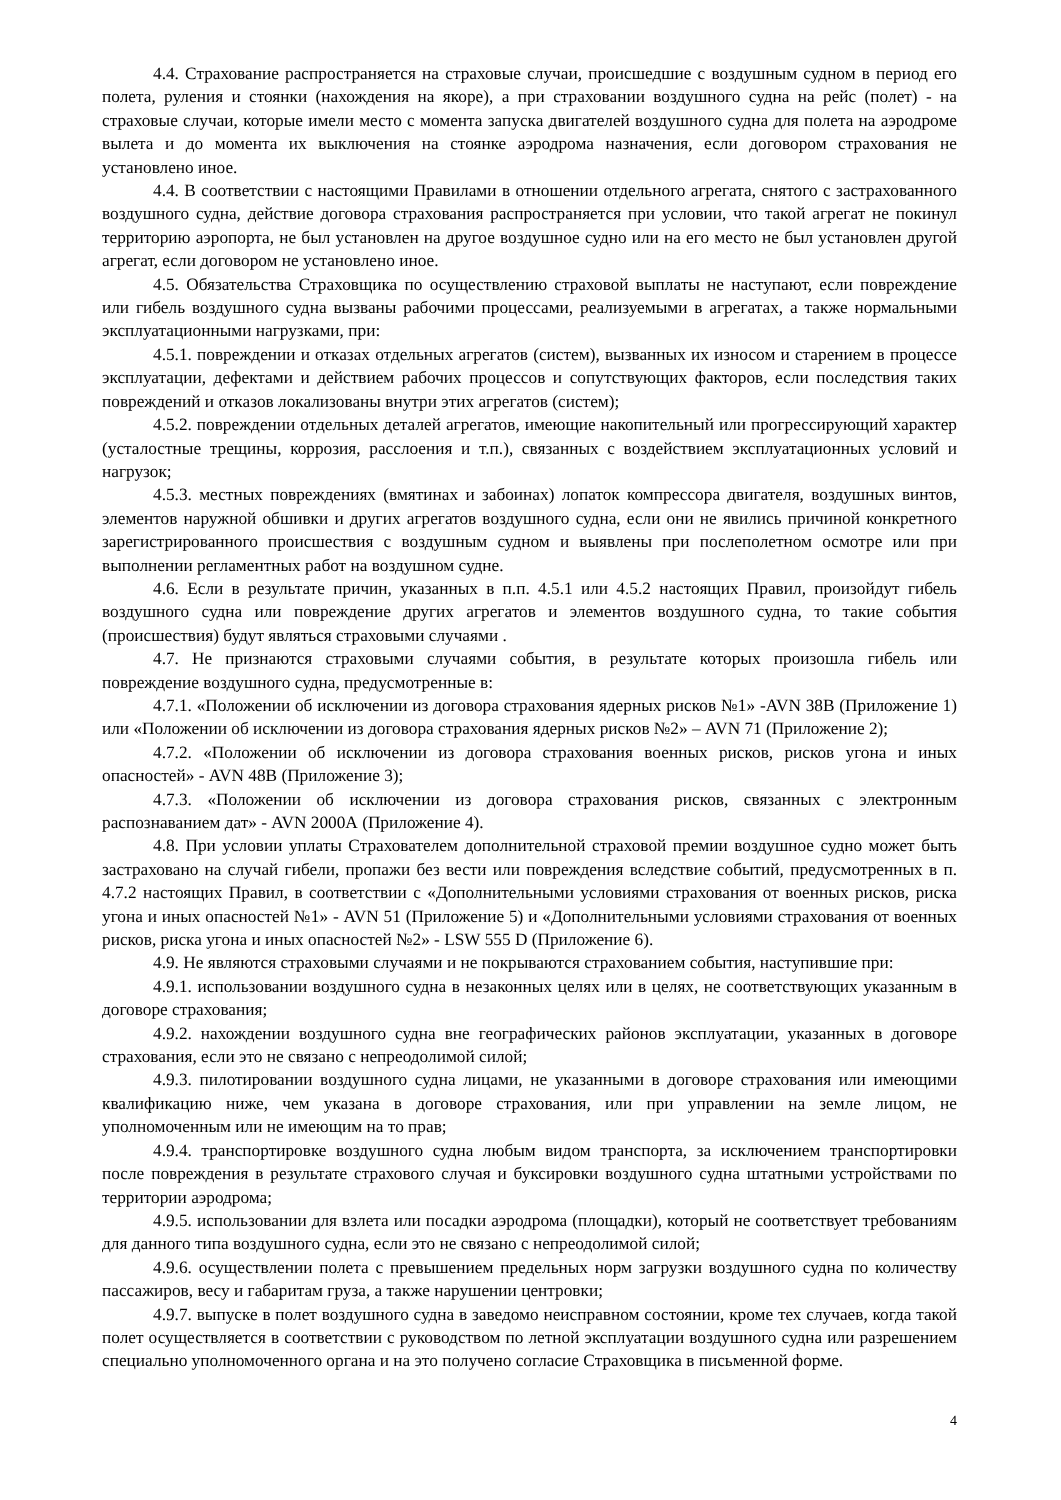4.4. Страхование распространяется на страховые случаи, происшедшие с воздушным судном в период его полета, руления и стоянки (нахождения на якоре), а при страховании воздушного судна на рейс (полет) - на страховые случаи, которые имели место с момента запуска двигателей воздушного судна для полета на аэродроме вылета и до момента их выключения на стоянке аэродрома назначения, если договором страхования не установлено иное.
4.4. В соответствии с настоящими Правилами в отношении отдельного агрегата, снятого с застрахованного воздушного судна, действие договора страхования распространяется при условии, что такой агрегат не покинул территорию аэропорта, не был установлен на другое воздушное судно или на его место не был установлен другой агрегат, если договором не установлено иное.
4.5. Обязательства Страховщика по осуществлению страховой выплаты не наступают, если повреждение или гибель воздушного судна вызваны рабочими процессами, реализуемыми в агрегатах, а также нормальными эксплуатационными нагрузками, при:
4.5.1. повреждении и отказах отдельных агрегатов (систем), вызванных их износом и старением в процессе эксплуатации, дефектами и действием рабочих процессов и сопутствующих факторов, если последствия таких повреждений и отказов локализованы внутри этих агрегатов (систем);
4.5.2. повреждении отдельных деталей агрегатов, имеющие накопительный или прогрессирующий характер (усталостные трещины, коррозия, расслоения и т.п.), связанных с воздействием эксплуатационных условий и нагрузок;
4.5.3. местных повреждениях (вмятинах и забоинах) лопаток компрессора двигателя, воздушных винтов, элементов наружной обшивки и других агрегатов воздушного судна, если они не явились причиной конкретного зарегистрированного происшествия с воздушным судном и выявлены при послеполетном осмотре или при выполнении регламентных работ на воздушном судне.
4.6. Если в результате причин, указанных в п.п. 4.5.1 или 4.5.2 настоящих Правил, произойдут гибель воздушного судна или повреждение других агрегатов и элементов воздушного судна, то такие события (происшествия) будут являться страховыми случаями .
4.7. Не признаются страховыми случаями события, в результате которых произошла гибель или повреждение воздушного судна, предусмотренные в:
4.7.1. «Положении об исключении из договора страхования ядерных рисков №1» -AVN 38В (Приложение 1) или «Положении об исключении из договора страхования ядерных рисков №2» – AVN 71 (Приложение 2);
4.7.2. «Положении об исключении из договора страхования военных рисков, рисков угона и иных опасностей» - AVN 48В (Приложение 3);
4.7.3. «Положении об исключении из договора страхования рисков, связанных с электронным распознаванием дат» - AVN 2000А (Приложение 4).
4.8. При условии уплаты Страхователем дополнительной страховой премии воздушное судно может быть застраховано на случай гибели, пропажи без вести или повреждения вследствие событий, предусмотренных в п. 4.7.2 настоящих Правил, в соответствии с «Дополнительными условиями страхования от военных рисков, риска угона и иных опасностей №1» - AVN 51 (Приложение 5) и «Дополнительными условиями страхования от военных рисков, риска угона и иных опасностей №2» - LSW 555 D (Приложение 6).
4.9. Не являются страховыми случаями и не покрываются страхованием события, наступившие при:
4.9.1. использовании воздушного судна в незаконных целях или в целях, не соответствующих указанным в договоре страхования;
4.9.2. нахождении воздушного судна вне географических районов эксплуатации, указанных в договоре страхования, если это не связано с непреодолимой силой;
4.9.3. пилотировании воздушного судна лицами, не указанными в договоре страхования или имеющими квалификацию ниже, чем указана в договоре страхования, или при управлении на земле лицом, не уполномоченным или не имеющим на то прав;
4.9.4. транспортировке воздушного судна любым видом транспорта, за исключением транспортировки после повреждения в результате страхового случая и буксировки воздушного судна штатными устройствами по территории аэродрома;
4.9.5. использовании для взлета или посадки аэродрома (площадки), который не соответствует требованиям для данного типа воздушного судна, если это не связано с непреодолимой силой;
4.9.6. осуществлении полета с превышением предельных норм загрузки воздушного судна по количеству пассажиров, весу и габаритам груза, а также нарушении центровки;
4.9.7. выпуске в полет воздушного судна в заведомо неисправном состоянии, кроме тех случаев, когда такой полет осуществляется в соответствии с руководством по летной эксплуатации воздушного судна или разрешением специально уполномоченного органа и на это получено согласие Страховщика в письменной форме.
4